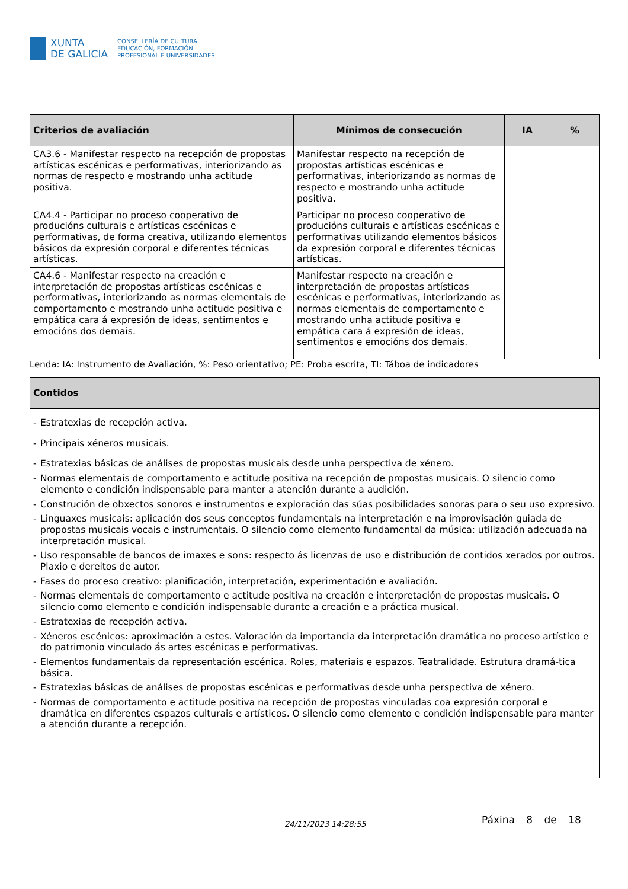XUNTA
DE GALICIA
CONSELLERÍA DE CULTURA,
EDUCACIÓN, FORMACIÓN
PROFESIONAL E UNIVERSIDADES
| Criterios de avaliación | Mínimos de consecución | IA | % |
| --- | --- | --- | --- |
| CA3.6 - Manifestar respecto na recepción de propostas artísticas escénicas e performativas, interiorizando as normas de respecto e mostrando unha actitude positiva. | Manifestar respecto na recepción de propostas artísticas escénicas e performativas, interiorizando as normas de respecto e mostrando unha actitude positiva. | | |
| CA4.4 - Participar no proceso cooperativo de producións culturais e artísticas escénicas e performativas, de forma creativa, utilizando elementos básicos da expresión corporal e diferentes técnicas artísticas. | Participar no proceso cooperativo de producións culturais e artísticas escénicas e performativas utilizando elementos básicos da expresión corporal e diferentes técnicas artísticas. | | |
| CA4.6 - Manifestar respecto na creación e interpretación de propostas artísticas escénicas e performativas, interiorizando as normas elementais de comportamento e mostrando unha actitude positiva e empática cara á expresión de ideas, sentimentos e emocións dos demais. | Manifestar respecto na creación e interpretación de propostas artísticas escénicas e performativas, interiorizando as normas elementais de comportamento e mostrando unha actitude positiva e empática cara á expresión de ideas, sentimentos e emocións dos demais. | | |
Lenda: IA: Instrumento de Avaliación, %: Peso orientativo; PE: Proba escrita, TI: Táboa de indicadores
| Contidos |
| --- |
| - Estratexias de recepción activa. - Principais xéneros musicais. - Estratexias básicas de análises de propostas musicais desde unha perspectiva de xénero. - Normas elementais de comportamento e actitude positiva na recepción de propostas musicais. O silencio como elemento e condición indispensable para manter a atención durante a audición. - Construción de obxectos sonoros e instrumentos e exploración das súas posibilidades sonoras para o seu uso expresivo. - Linguaxes musicais: aplicación dos seus conceptos fundamentais na interpretación e na improvisación guiada de propostas musicais vocais e instrumentais. O silencio como elemento fundamental da música: utilización adecuada na interpretación musical. - Uso responsable de bancos de imaxes e sons: respecto ás licenzas de uso e distribución de contidos xerados por outros. Plaxio e dereitos de autor. - Fases do proceso creativo: planificación, interpretación, experimentación e avaliación. - Normas elementais de comportamento e actitude positiva na creación e interpretación de propostas musicais. O silencio como elemento e condición indispensable durante a creación e a práctica musical. - Estratexias de recepción activa. - Xéneros escénicos: aproximación a estes. Valoración da importancia da interpretación dramática no proceso artístico e do patrimonio vinculado ás artes escénicas e performativas. - Elementos fundamentais da representación escénica. Roles, materiais e espazos. Teatralidade. Estrutura dramá-tica básica. - Estratexias básicas de análises de propostas escénicas e performativas desde unha perspectiva de xénero. - Normas de comportamento e actitude positiva na recepción de propostas vinculadas coa expresión corporal e dramática en diferentes espazos culturais e artísticos. O silencio como elemento e condición indispensable para manter a atención durante a recepción. |
24/11/2023 14:28:55 Páxina 8 de 18